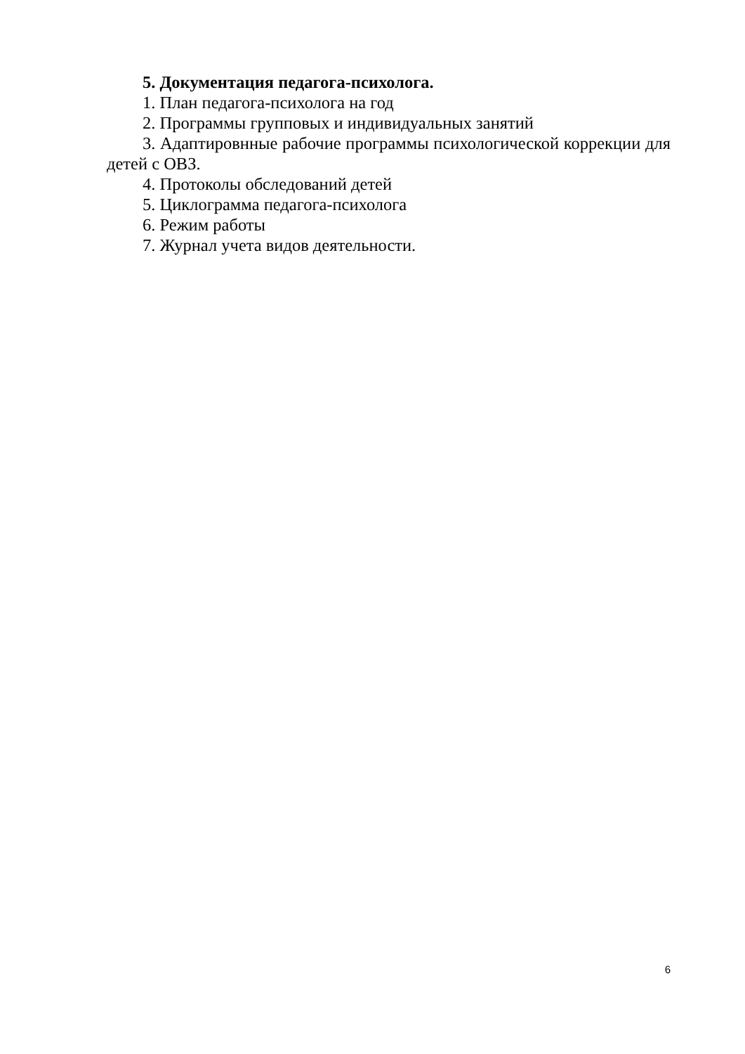5. Документация педагога-психолога.
1. План педагога-психолога на год
2. Программы групповых и индивидуальных занятий
3. Адаптировнные рабочие программы психологической коррекции для детей с ОВЗ.
4. Протоколы обследований детей
5. Циклограмма педагога-психолога
6. Режим работы
7. Журнал учета видов деятельности.
6